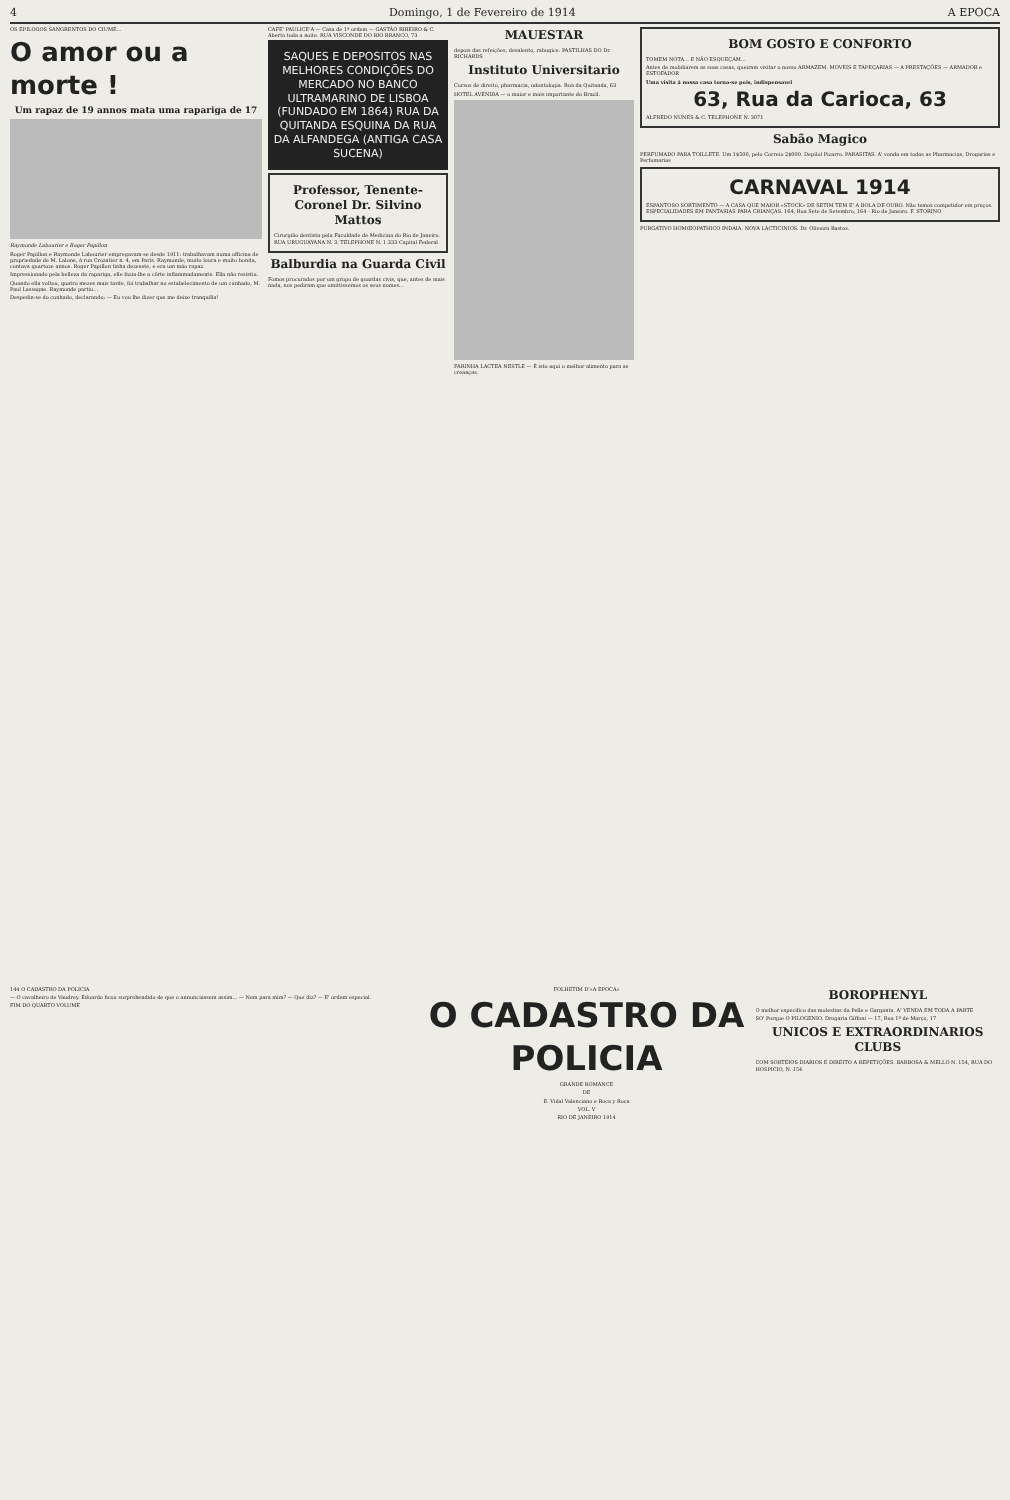4 Domingo, 1 de Fevereiro de 1914 A EPOCA
OS EPILOGOS SANGRENTOS DO CIUME...
O amor ou a morte !
Um rapaz de 19 annos mata uma rapariga de 17
Raymonde Labourier e Roger Papillon
Roger Papillon e Raymonde Labourier empregavam-se desde 1911: trabalhavam numa officina de propriedade de M. Lalone, á rua Crozatier n. 4, em Paris. Raymonde, muito loura e muito bonita, contava quartoze annos. Roger Papillon tinha dezesete, e era um máo rapaz.
Impressionado pela belleza da rapariga, elle fazia-lhe a côrte inflammadamente. Ella não resistiu.
Quando ella voltou, quatro mezes mais tarde, foi trabalhar no estabelecimento de um cunhado, M. Paul Lassagne. Raymonde partiu...
Despedin-se do cunhado, declarando: — Eu vou lhe dizer que me deixe tranquilla!
CAFE' PAULICE'A — Casa de 1ª ordem — GASTÃO RIBEIRO & C. Aberto toda a noite. RUA VISCONDE DO RIO BRANCO, 73
SAQUES E DEPOSITOS NAS MELHORES CONDIÇÕES DO MERCADO NO BANCO ULTRAMARINO DE LISBOA (FUNDADO EM 1864) RUA DA QUITANDA ESQUINA DA RUA DA ALFANDEGA (ANTIGA CASA SUCENA)
Professor, Tenente-Coronel Dr. Silvino Mattos
Cirurgião dentista pela Faculdade de Medicina do Rio de Janeiro. RUA URUGUAYANA N. 3. TELEPHONE N. 1.333 Capital Federal
Balburdia na Guarda Civil
Fomos procurados por um grupo de guardas civis, que, antes de mais nada, nos pediram que omittissemos os seus nomes...
MAUESTAR
depois das refeições, desalento, rabugice. PASTILHAS DO Dr. RICHARDS
Instituto Universitario
Cursos de direito, pharmacia, odontologia. Rua da Quitanda, 63
HOTEL AVENIDA — o maior e mais importante do Brazil.
FARINHA LACTEA NESTLE — É isto aqui o melhor alimento para as creanças.
BOM GOSTO E CONFORTO
TOMEM NOTA... E NÃO ESQUEÇAM...
Antes de mobiliarem as suas casas, queiram visitar o nosso ARMAZEM. MOVEIS E TAPEÇARIAS — A PRESTAÇÕES — ARMADOR e ESTOFADOR
Uma visita á nossa casa torna-se pois, indispensavel
63, Rua da Carioca, 63
ALFREDO NUNES & C. TELEPHONE N. 3071
Sabão Magico
PERFUMADO PARA TOILLETE. Um 1$500, pelo Correio 2$000. Depilol Pizarro. PARASITAS. A' venda em todas as Pharmacias, Drogarias e Perfumarias
CARNAVAL 1914
ESPANTOSO SORTIMENTO — A CASA QUE MAIOR «STOCK» DE SETIM TEM E' A BOLA DE OURO. Não temos competidor em preços. ESPECIALIDADES EM FANTASIAS PARA CRIANÇAS. 164, Rua Sete de Setembro, 164 - Rio de Janeiro. F. STORINO
PURGATIVO HOMŒOPATHICO INDAIA. NOVA LACTICINIOS. Dr. Oliveira Bastos.
144 O CADASTRO DA POLICIA
— O cavalheiro de Vaudrey. Eduardo ficou surprehendido de que o annunciassem assim... — Nem para mim? — Que diz? — E' ordem especial.
FIM DO QUARTO VOLUME
FOLHETIM D'«A EPOCA»
O CADASTRO DA POLICIA
GRANDE ROMANCE
DE
E. Vidal Valenciano e Roca y Roca
VOL. V
RIO DE JANEIRO 1914
BOROPHENYL
O melhor especifico das molestias da Pelle e Garganta. A' VENDA EM TODA A PARTE
SO' Porque O PILOGENIO. Drogaria Giffoni — 17, Rua 1º de Março, 17
UNICOS E EXTRAORDINARIOS CLUBS
COM SORTEIOS DIARIOS E DIREITO A REPETIÇÕES. BARBOSA & MELLO N. 154, RUA DO HOSPICIO, N. 154